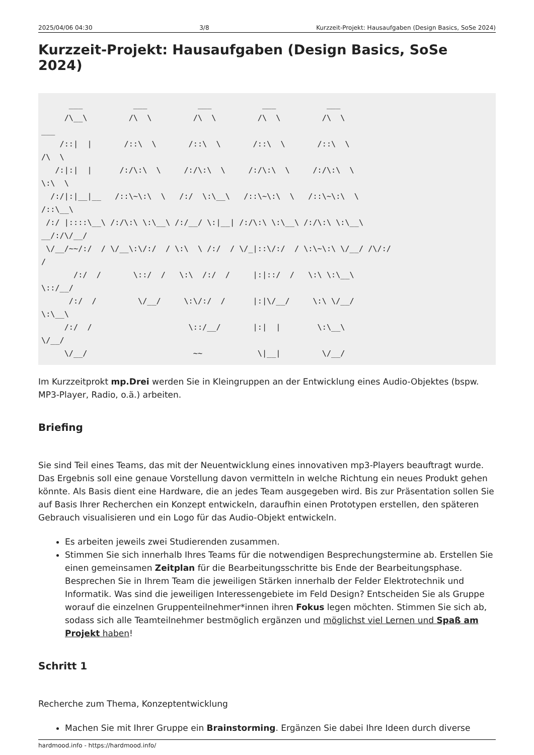2025/04/06 04:30 3/8 Kurzzeit-Projekt: Hausaufgaben (Design Basics, SoSe 2024)
Kurzzeit-Projekt: Hausaufgaben (Design Basics, SoSe 2024)
      ___           ___           ___           ___           ___
     /\__\         /\  \         /\  \         /\  \         /\  \
___
    /::|  |       /::\  \       /::\  \       /::\  \       /::\  \
/\  \
   /:|:|  |      /:/\:\  \     /:/\:\  \     /:/\:\  \     /:/\:\  \
\:\  \
  /:/|:|__|__   /::\~\:\  \   /:/  \:\__\   /::\~\:\  \   /::\~\:\  \
/::\__\
 /:/ |::::\__\ /:/\:\ \:\__\ /:/__/ \:|__| /:/\:\ \:\__\ /:/\:\ \:\__\
__/:/\/__/
 \/__/~~/:/  / \/__\:\/:/  / \:\  \ /:/  / \/_|::\/:/  / \:\~\:\ \/__/ /\/:/
/
       /:/  /       \::/  /   \:\  /:/  /     |:|::/  /   \:\ \:\__\
\::/__/
      /:/  /         \/__/     \:\/:/  /      |:|\/__/     \:\ \/__/
\:\__\
     /:/  /                     \::/__/       |:|  |        \:\__\
\/__/
     \/__/                       ~~            \|__|         \/__/
Im Kurzzeitprokt mp.Drei werden Sie in Kleingruppen an der Entwicklung eines Audio-Objektes (bspw. MP3-Player, Radio, o.ä.) arbeiten.
Briefing
Sie sind Teil eines Teams, das mit der Neuentwicklung eines innovativen mp3-Players beauftragt wurde. Das Ergebnis soll eine genaue Vorstellung davon vermitteln in welche Richtung ein neues Produkt gehen könnte. Als Basis dient eine Hardware, die an jedes Team ausgegeben wird. Bis zur Präsentation sollen Sie auf Basis Ihrer Recherchen ein Konzept entwickeln, daraufhin einen Prototypen erstellen, den späteren Gebrauch visualisieren und ein Logo für das Audio-Objekt entwickeln.
Es arbeiten jeweils zwei Studierenden zusammen.
Stimmen Sie sich innerhalb Ihres Teams für die notwendigen Besprechungstermine ab. Erstellen Sie einen gemeinsamen Zeitplan für die Bearbeitungsschritte bis Ende der Bearbeitungsphase. Besprechen Sie in Ihrem Team die jeweiligen Stärken innerhalb der Felder Elektrotechnik und Informatik. Was sind die jeweiligen Interessengebiete im Feld Design? Entscheiden Sie als Gruppe worauf die einzelnen Gruppenteilnehmer*innen ihren Fokus legen möchten. Stimmen Sie sich ab, sodass sich alle Teamteilnehmer bestmöglich ergänzen und möglichst viel Lernen und Spaß am Projekt haben!
Schritt 1
Recherche zum Thema, Konzeptentwicklung
Machen Sie mit Ihrer Gruppe ein Brainstorming. Ergänzen Sie dabei Ihre Ideen durch diverse
hardmood.info - https://hardmood.info/